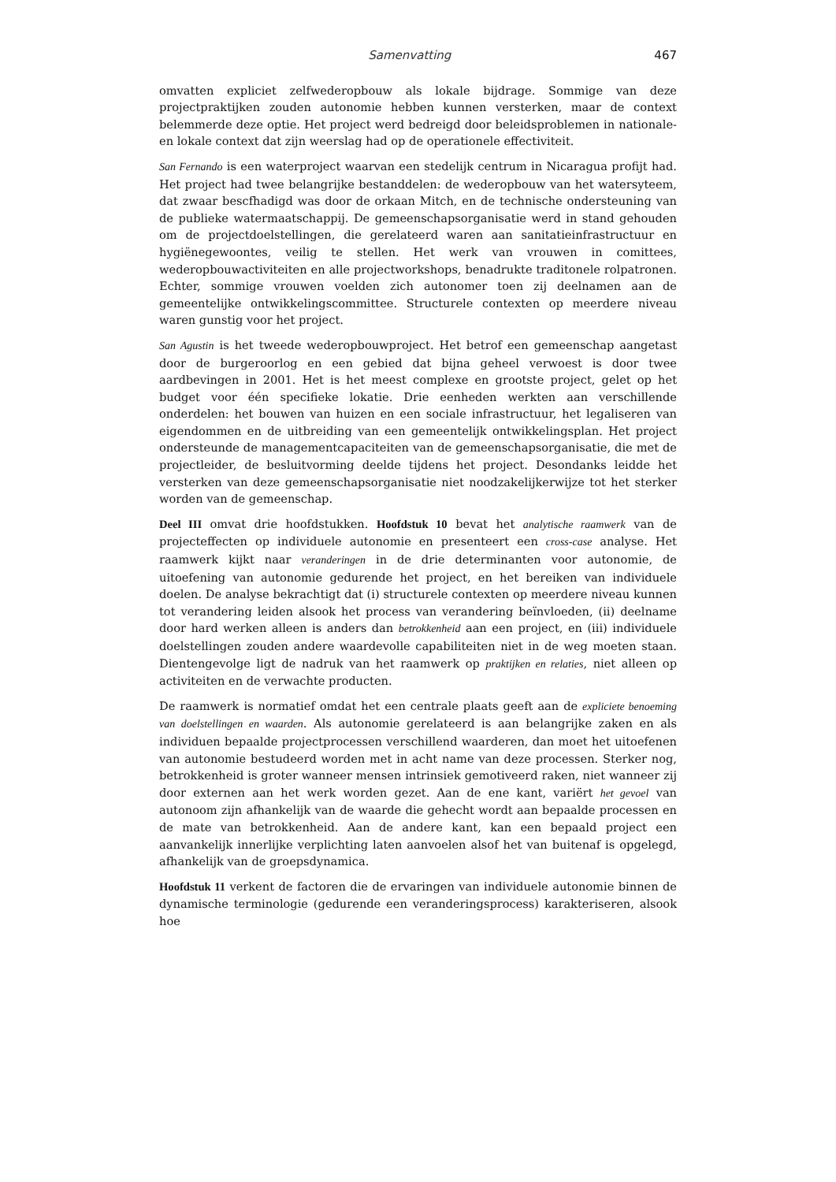Samenvatting 467
omvatten expliciet zelfwederopbouw als lokale bijdrage. Sommige van deze projectpraktijken zouden autonomie hebben kunnen versterken, maar de context belemmerde deze optie. Het project werd bedreigd door beleidsproblemen in nationale- en lokale context dat zijn weerslag had op de operationele effectiviteit.
San Fernando is een waterproject waarvan een stedelijk centrum in Nicaragua profijt had. Het project had twee belangrijke bestanddelen: de wederopbouw van het watersyteem, dat zwaar bescfhadigd was door de orkaan Mitch, en de technische ondersteuning van de publieke watermaatschappij. De gemeenschapsorganisatie werd in stand gehouden om de projectdoelstellingen, die gerelateerd waren aan sanitatieinfrastructuur en hygiënegewoontes, veilig te stellen. Het werk van vrouwen in comittees, wederopbouwactiviteiten en alle projectworkshops, benadrukte traditonele rolpatronen. Echter, sommige vrouwen voelden zich autonomer toen zij deelnamen aan de gemeentelijke ontwikkelingscommittee. Structurele contexten op meerdere niveau waren gunstig voor het project.
San Agustin is het tweede wederopbouwproject. Het betrof een gemeenschap aangetast door de burgeroorlog en een gebied dat bijna geheel verwoest is door twee aardbevingen in 2001. Het is het meest complexe en grootste project, gelet op het budget voor één specifieke lokatie. Drie eenheden werkten aan verschillende onderdelen: het bouwen van huizen en een sociale infrastructuur, het legaliseren van eigendommen en de uitbreiding van een gemeentelijk ontwikkelingsplan. Het project ondersteunde de managementcapaciteiten van de gemeenschapsorganisatie, die met de projectleider, de besluitvorming deelde tijdens het project. Desondanks leidde het versterken van deze gemeenschapsorganisatie niet noodzakelijkerwijze tot het sterker worden van de gemeenschap.
Deel III omvat drie hoofdstukken. Hoofdstuk 10 bevat het analytische raamwerk van de projecteffecten op individuele autonomie en presenteert een cross-case analyse. Het raamwerk kijkt naar veranderingen in de drie determinanten voor autonomie, de uitoefening van autonomie gedurende het project, en het bereiken van individuele doelen. De analyse bekrachtigt dat (i) structurele contexten op meerdere niveau kunnen tot verandering leiden alsook het process van verandering beïnvloeden, (ii) deelname door hard werken alleen is anders dan betrokkenheid aan een project, en (iii) individuele doelstellingen zouden andere waardevolle capabiliteiten niet in de weg moeten staan. Dientengevolge ligt de nadruk van het raamwerk op praktijken en relaties, niet alleen op activiteiten en de verwachte producten.
De raamwerk is normatief omdat het een centrale plaats geeft aan de expliciete benoeming van doelstellingen en waarden. Als autonomie gerelateerd is aan belangrijke zaken en als individuen bepaalde projectprocessen verschillend waarderen, dan moet het uitoefenen van autonomie bestudeerd worden met in acht name van deze processen. Sterker nog, betrokkenheid is groter wanneer mensen intrinsiek gemotiveerd raken, niet wanneer zij door externen aan het werk worden gezet. Aan de ene kant, variërt het gevoel van autonoom zijn afhankelijk van de waarde die gehecht wordt aan bepaalde processen en de mate van betrokkenheid. Aan de andere kant, kan een bepaald project een aanvankelijk innerlijke verplichting laten aanvoelen alsof het van buitenaf is opgelegd, afhankelijk van de groepsdynamica.
Hoofdstuk 11 verkent de factoren die de ervaringen van individuele autonomie binnen de dynamische terminologie (gedurende een veranderingsprocess) karakteriseren, alsook hoe